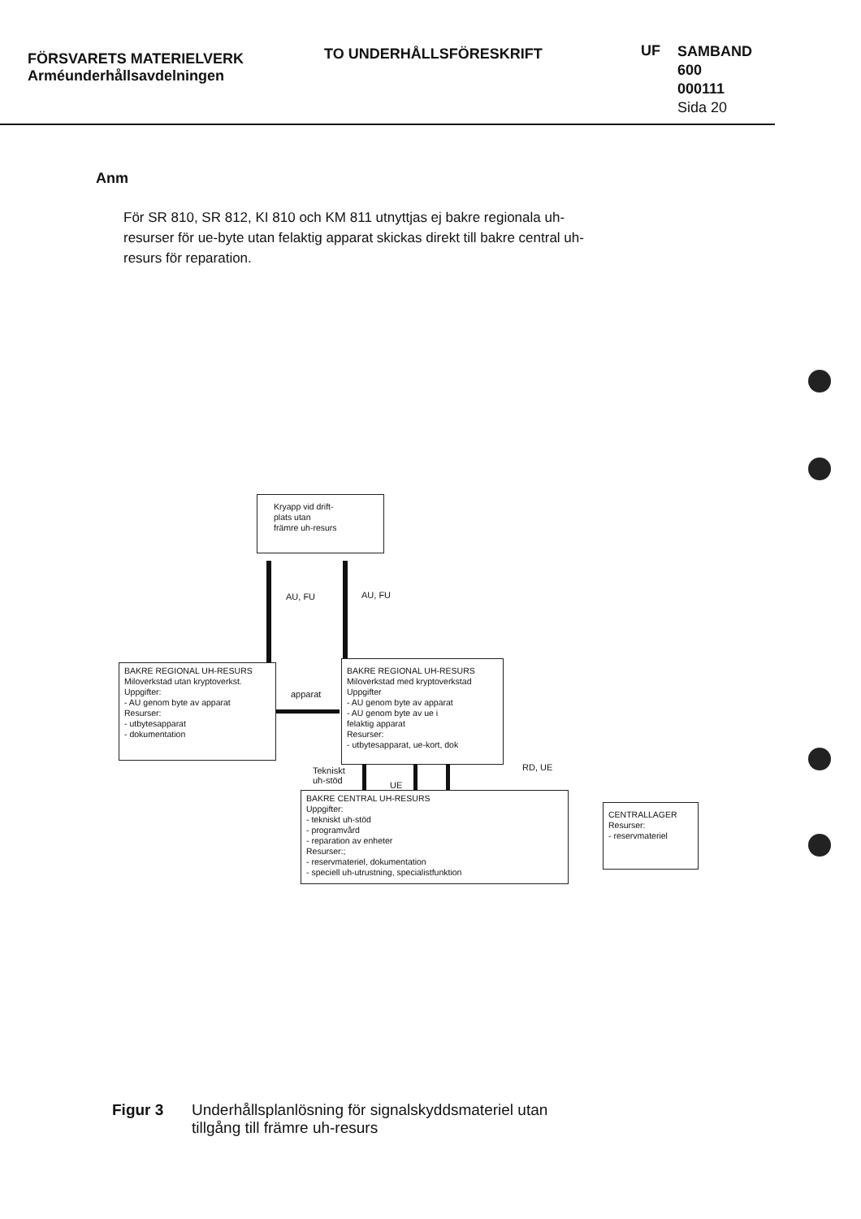FÖRSVARETS MATERIELVERK
Arméunderhållsavdelningen
TO UNDERHÅLLSFÖRESKRIFT
UF
SAMBAND
600
000111
Sida 20
Anm
För SR 810, SR 812, KI 810 och KM 811 utnyttjas ej bakre regionala uh-resurser för ue-byte utan felaktig apparat skickas direkt till bakre central uh-resurs för reparation.
Kryapp vid drift-
plats utan
främre uh-resurs
AU, FU AU, FU
BAKRE REGIONAL UH-RESURS
Miloverkstad utan kryptoverkst.
Uppgifter:
- AU genom byte av apparat
Resurser:
- utbytesapparat
- dokumentation
apparat
BAKRE REGIONAL UH-RESURS
Miloverkstad med kryptoverkstad
Uppgifter
- AU genom byte av apparat
- AU genom byte av ue i
felaktig apparat
Resurser:
- utbytesapparat, ue-kort, dok
Tekniskt
uh-stöd
UE
RD, UE
BAKRE CENTRAL UH-RESURS
Uppgifter:
- tekniskt uh-stöd
- programvård
- reparation av enheter
Resurser:;
- reservmateriel, dokumentation
- speciell uh-utrustning, specialistfunktion
CENTRALLAGER
Resurser:
- reservmateriel
Figur 3 Underhållsplanlösning för signalskyddsmateriel utan
tillgång till främre uh-resurs